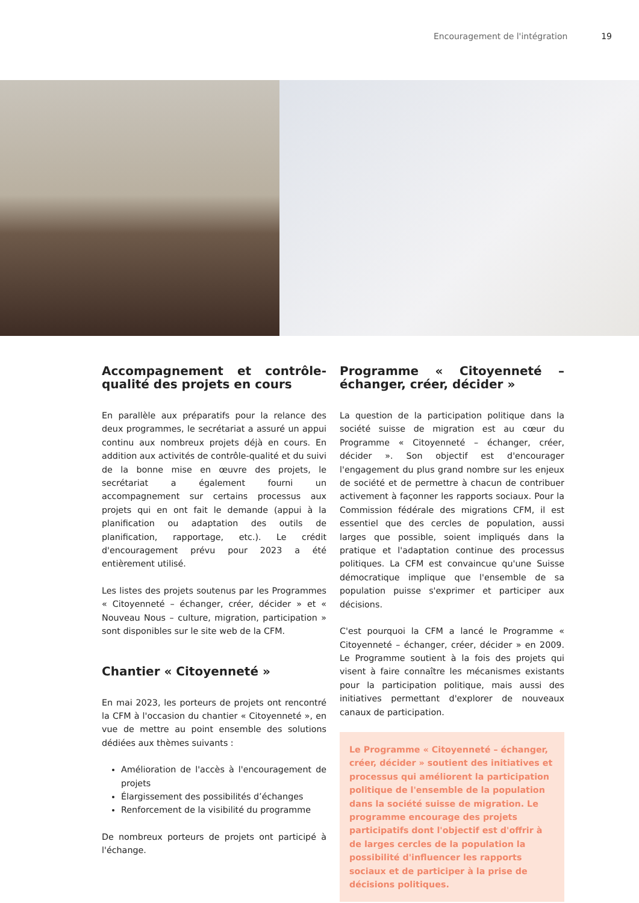Encouragement de l'intégration 19
Accompagnement et contrôle-qualité des projets en cours
En parallèle aux préparatifs pour la relance des deux programmes, le secrétariat a assuré un appui continu aux nombreux projets déjà en cours. En addition aux activités de contrôle-qualité et du suivi de la bonne mise en œuvre des projets, le secrétariat a également fourni un accompagnement sur certains processus aux projets qui en ont fait le demande (appui à la planification ou adaptation des outils de planification, rapportage, etc.). Le crédit d'encouragement prévu pour 2023 a été entièrement utilisé.
Les listes des projets soutenus par les Programmes « Citoyenneté – échanger, créer, décider » et « Nouveau Nous – culture, migration, participation » sont disponibles sur le site web de la CFM.
Chantier « Citoyenneté »
En mai 2023, les porteurs de projets ont rencontré la CFM à l'occasion du chantier « Citoyenneté », en vue de mettre au point ensemble des solutions dédiées aux thèmes suivants :
Amélioration de l'accès à l'encouragement de projets
Élargissement des possibilités d’échanges
Renforcement de la visibilité du programme
De nombreux porteurs de projets ont participé à l'échange.
Programme « Citoyenneté – échanger, créer, décider »
La question de la participation politique dans la société suisse de migration est au cœur du Programme « Citoyenneté – échanger, créer, décider ». Son objectif est d'encourager l'engagement du plus grand nombre sur les enjeux de société et de permettre à chacun de contribuer activement à façonner les rapports sociaux. Pour la Commission fédérale des migrations CFM, il est essentiel que des cercles de population, aussi larges que possible, soient impliqués dans la pratique et l'adaptation continue des processus politiques. La CFM est convaincue qu'une Suisse démocratique implique que l'ensemble de sa population puisse s'exprimer et participer aux décisions.
C'est pourquoi la CFM a lancé le Programme « Citoyenneté – échanger, créer, décider » en 2009. Le Programme soutient à la fois des projets qui visent à faire connaître les mécanismes existants pour la participation politique, mais aussi des initiatives permettant d'explorer de nouveaux canaux de participation.
Le Programme « Citoyenneté – échanger, créer, décider » soutient des initiatives et processus qui améliorent la participation politique de l'ensemble de la population dans la société suisse de migration. Le programme encourage des projets participatifs dont l'objectif est d'offrir à de larges cercles de la population la possibilité d'influencer les rapports sociaux et de participer à la prise de décisions politiques.